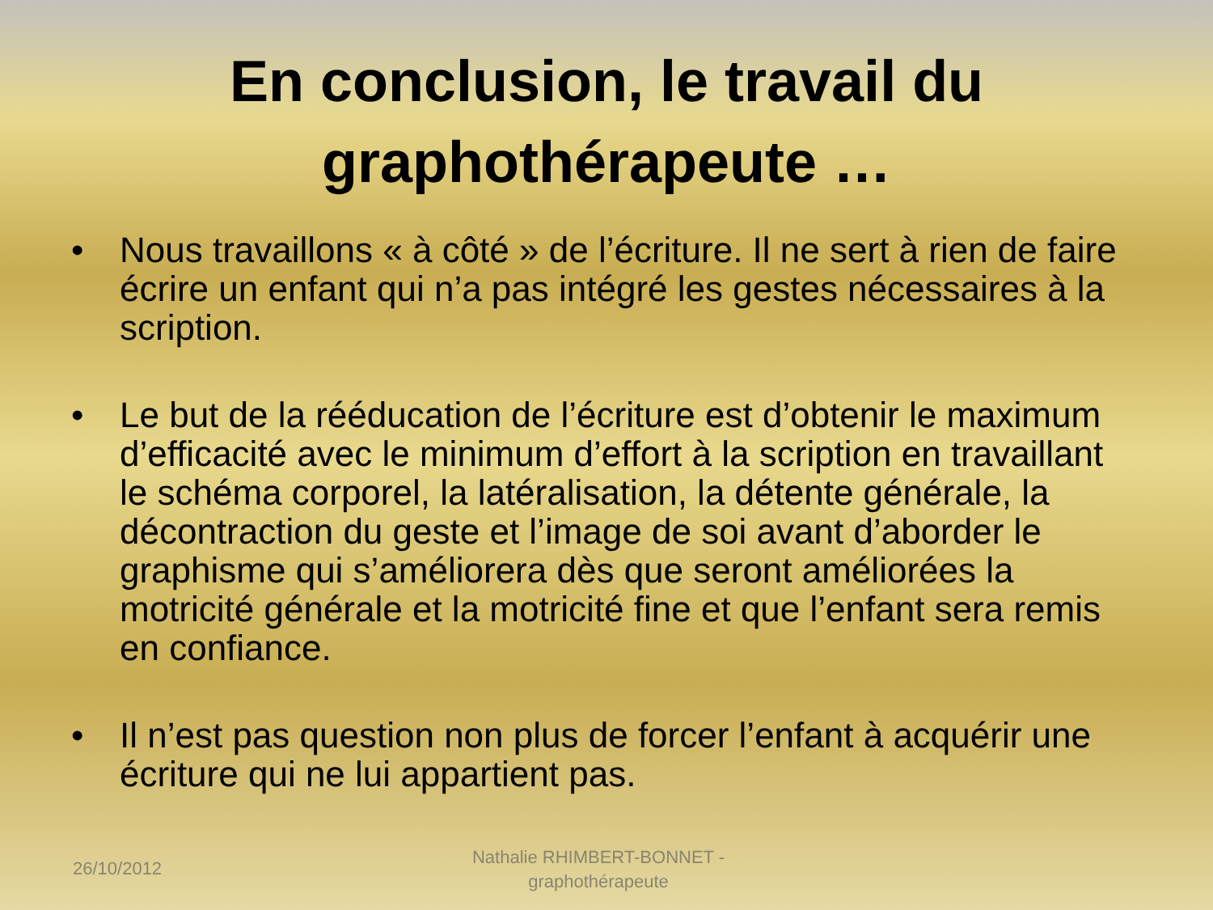En conclusion, le travail du graphothérapeute …
• Nous travaillons « à côté » de l’écriture. Il ne sert à rien de faire écrire un enfant qui n’a pas intégré les gestes nécessaires à la scription.
• Le but de la rééducation de l’écriture est d’obtenir le maximum d’efficacité avec le minimum d’effort à la scription en travaillant le schéma corporel, la latéralisation, la détente générale, la décontraction du geste et l’image de soi avant d’aborder le graphisme qui s’améliorera dès que seront améliorées la motricité générale et la motricité fine et que l’enfant sera remis en confiance.
• Il n’est pas question non plus de forcer l’enfant à acquérir une écriture qui ne lui appartient pas.
26/10/2012
Nathalie RHIMBERT-BONNET - graphothérapeute